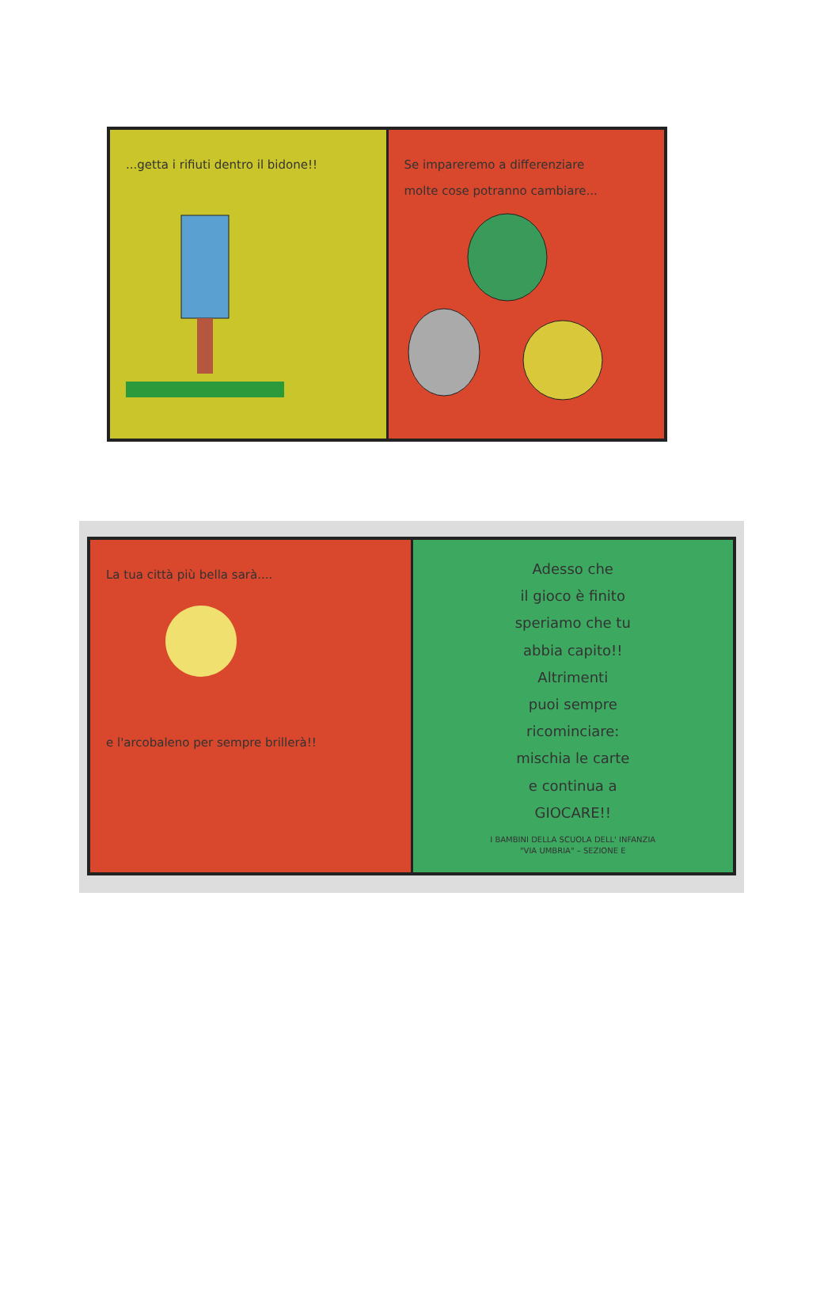...getta i rifiuti dentro il bidone!!
Se impareremo a differenziare
molte cose potranno cambiare...
La tua città più bella sarà....
e l'arcobaleno per sempre brillerà!!
Adesso che
il gioco è finito
speriamo che tu
abbia capito!!
Altrimenti
puoi sempre
ricominciare:
mischia le carte
e continua a
GIOCARE!!
I BAMBINI DELLA SCUOLA DELL' INFANZIA
"VIA UMBRIA" – SEZIONE E